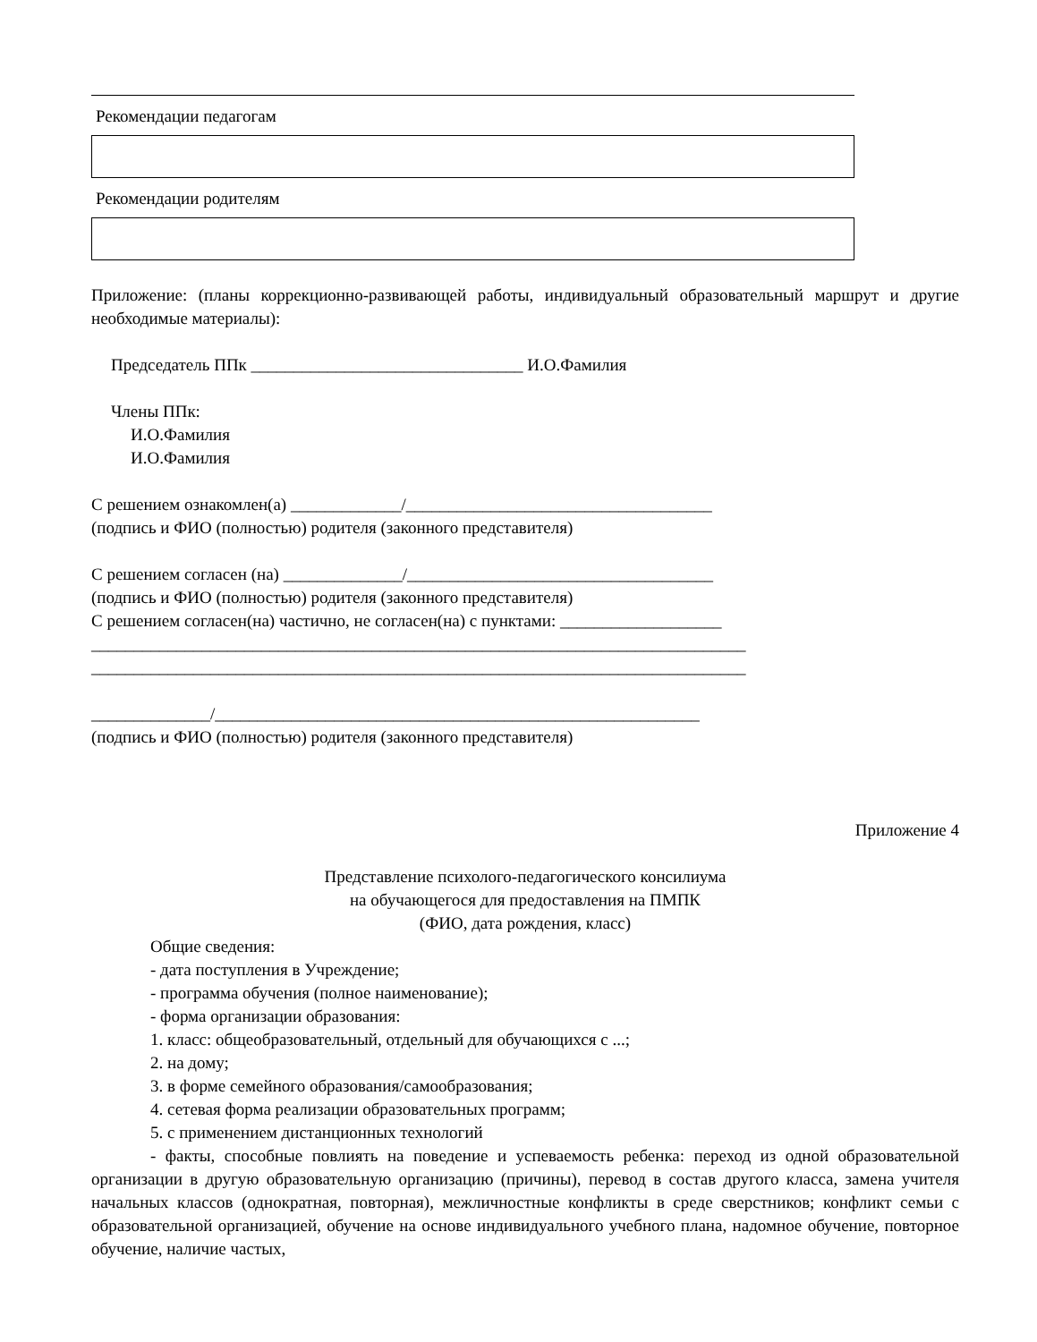Рекомендации педагогам
Рекомендации родителям
Приложение: (планы коррекционно-развивающей работы, индивидуальный образовательный маршрут и другие необходимые материалы):
Председатель ППк ________________________________ И.О.Фамилия
Члены ППк:
И.О.Фамилия
И.О.Фамилия
С решением ознакомлен(а) _____________/____________________________________
(подпись и ФИО (полностью) родителя (законного представителя)
С решением согласен (на) ______________/____________________________________
(подпись и ФИО (полностью) родителя (законного представителя)
С решением согласен(на) частично, не согласен(на) с пунктами: ___________________
_____________________________________________________________________________
_____________________________________________________________________________
______________/_________________________________________________________
(подпись и ФИО (полностью) родителя (законного представителя)
Приложение 4
Представление психолого-педагогического консилиума
на обучающегося для предоставления на ПМПК
(ФИО, дата рождения, класс)
Общие сведения:
- дата поступления в Учреждение;
- программа обучения (полное наименование);
- форма организации образования:
1. класс: общеобразовательный, отдельный для обучающихся с ...;
2. на дому;
3. в форме семейного образования/самообразования;
4. сетевая форма реализации образовательных программ;
5. с применением дистанционных технологий
- факты, способные повлиять на поведение и успеваемость ребенка: переход из одной образовательной организации в другую образовательную организацию (причины), перевод в состав другого класса, замена учителя начальных классов (однократная, повторная), межличностные конфликты в среде сверстников; конфликт семьи с образовательной организацией, обучение на основе индивидуального учебного плана, надомное обучение, повторное обучение, наличие частых,